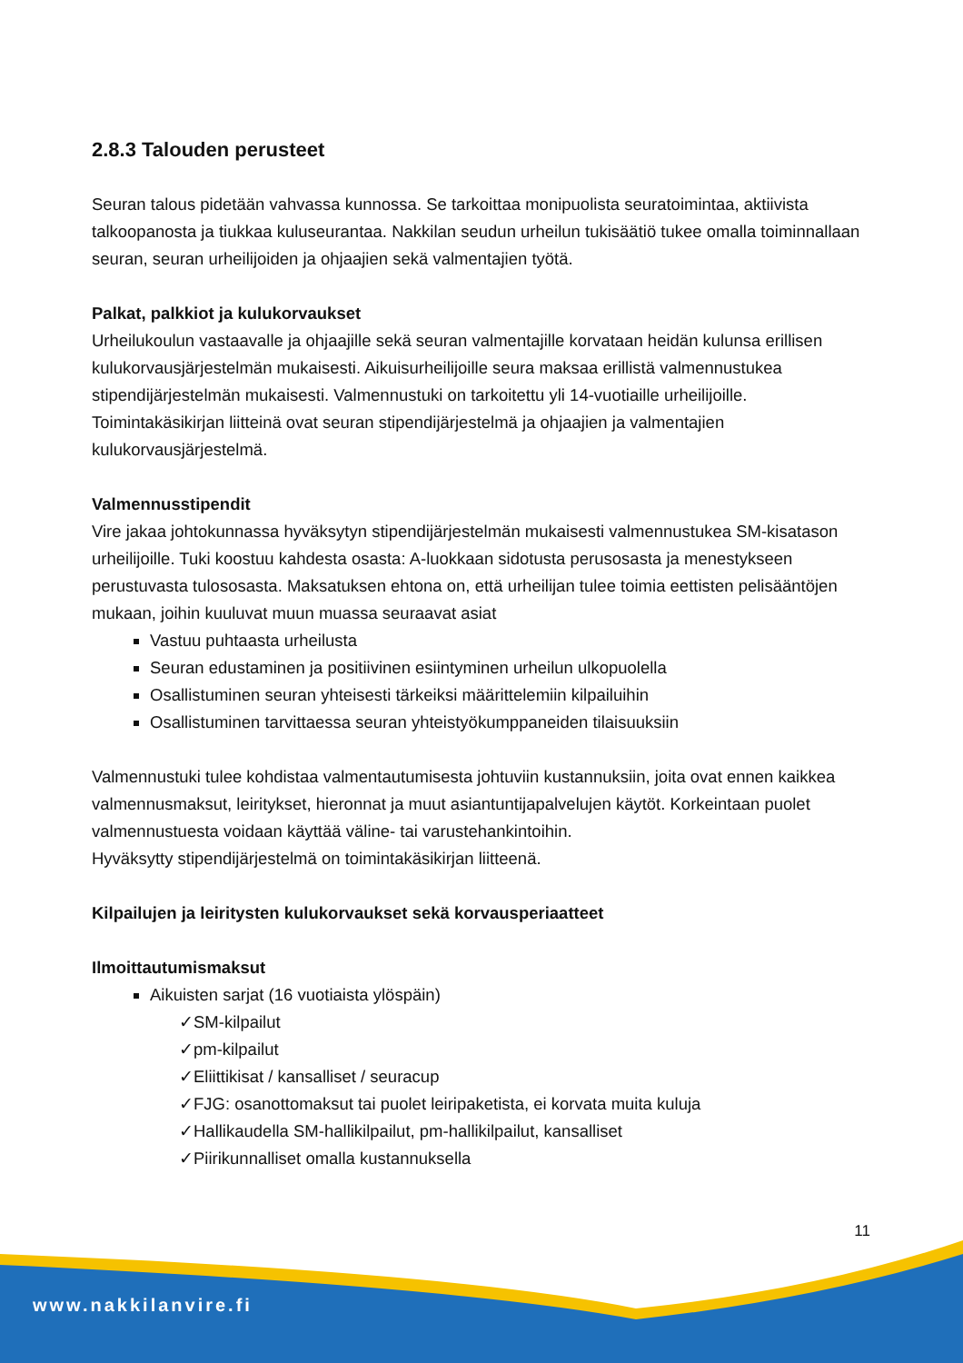2.8.3 Talouden perusteet
Seuran talous pidetään vahvassa kunnossa. Se tarkoittaa monipuolista seuratoimintaa, aktiivista talkoopanosta ja tiukkaa kuluseurantaa. Nakkilan seudun urheilun tukisäätiö tukee omalla toiminnallaan seuran, seuran urheilijoiden ja ohjaajien sekä valmentajien työtä.
Palkat, palkkiot ja kulukorvaukset
Urheilukoulun vastaavalle ja ohjaajille sekä seuran valmentajille korvataan heidän kulunsa erillisen kulukorvausjärjestelmän mukaisesti. Aikuisurheilijoille seura maksaa erillistä valmennustukea stipendijärjestelmän mukaisesti. Valmennustuki on tarkoitettu yli 14-vuotiaille urheilijoille. Toimintakäsikirjan liitteinä ovat seuran stipendijärjestelmä ja ohjaajien ja valmentajien kulukorvausjärjestelmä.
Valmennusstipendit
Vire jakaa johtokunnassa hyväksytyn stipendijärjestelmän mukaisesti valmennustukea SM-kisatason urheilijoille. Tuki koostuu kahdesta osasta: A-luokkaan sidotusta perusosasta ja menestykseen perustuvasta tulososasta. Maksatuksen ehtona on, että urheilijan tulee toimia eettisten pelisääntöjen mukaan, joihin kuuluvat muun muassa seuraavat asiat
Vastuu puhtaasta urheilusta
Seuran edustaminen ja positiivinen esiintyminen urheilun ulkopuolella
Osallistuminen seuran yhteisesti tärkeiksi määrittelemiin kilpailuihin
Osallistuminen tarvittaessa seuran yhteistyökumppaneiden tilaisuuksiin
Valmennustuki tulee kohdistaa valmentautumisesta johtuviin kustannuksiin, joita ovat ennen kaikkea valmennusmaksut, leiritykset, hieronnat ja muut asiantuntijapalvelujen käytöt. Korkeintaan puolet valmennustuesta voidaan käyttää väline- tai varustehankintoihin.
Hyväksytty stipendijärjestelmä on toimintakäsikirjan liitteenä.
Kilpailujen ja leiritysten kulukorvaukset sekä korvausperiaatteet
Ilmoittautumismaksut
Aikuisten sarjat (16 vuotiaista ylöspäin)
✓SM-kilpailut
✓pm-kilpailut
✓Eliittikisat / kansalliset / seuracup
✓FJG: osanottomaksut tai puolet leiripaketista, ei korvata muita kuluja
✓Hallikaudella SM-hallikilpailut, pm-hallikilpailut, kansalliset
✓Piirikunnalliset omalla kustannuksella
11
www.nakkilanvire.fi